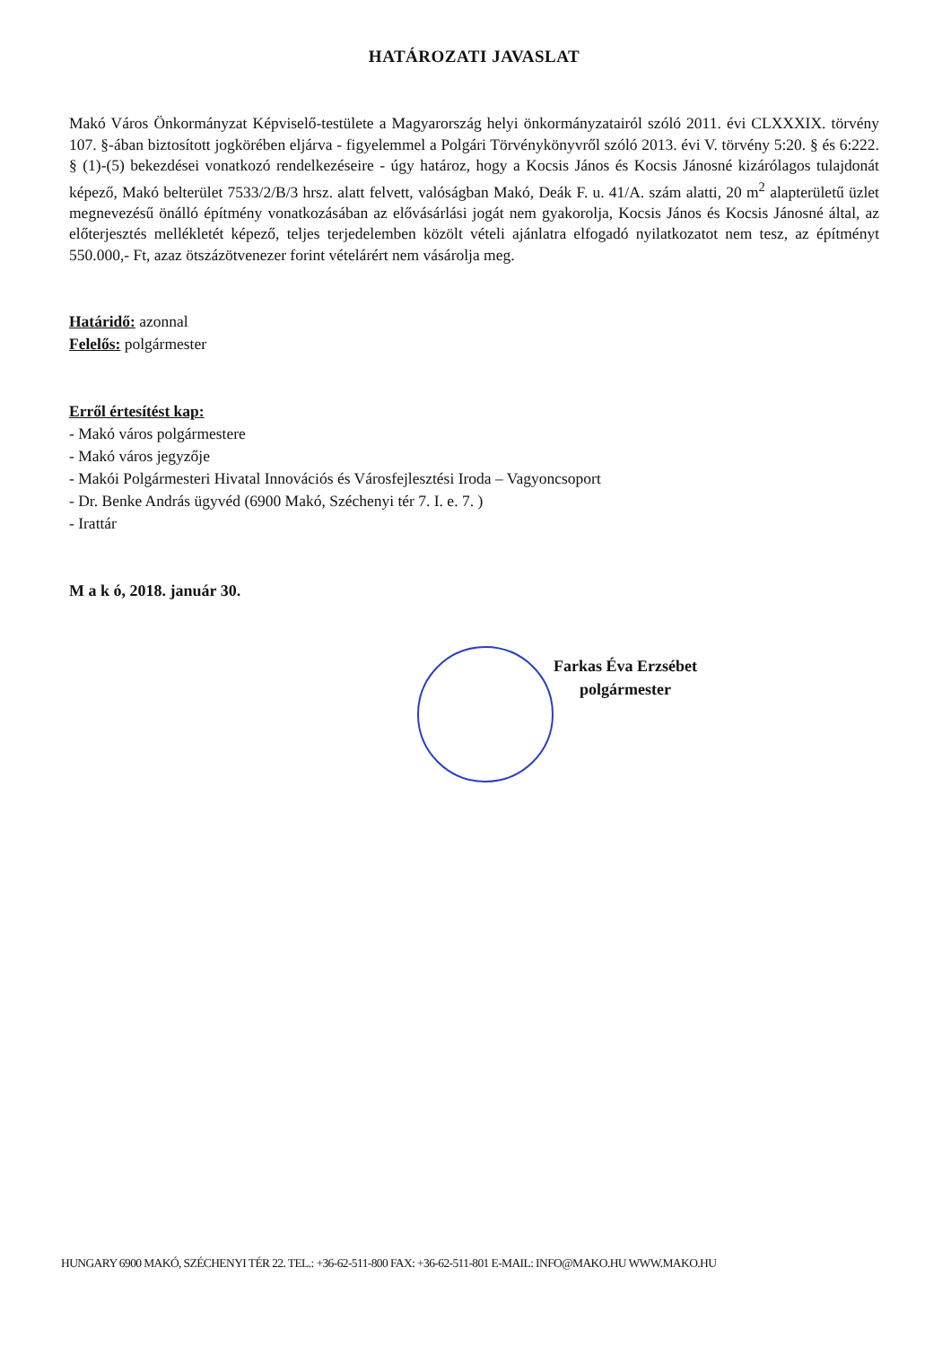HATÁROZATI JAVASLAT
Makó Város Önkormányzat Képviselő-testülete a Magyarország helyi önkormányzatairól szóló 2011. évi CLXXXIX. törvény 107. §-ában biztosított jogkörében eljárva - figyelemmel a Polgári Törvénykönyvről szóló 2013. évi V. törvény 5:20. § és 6:222. § (1)-(5) bekezdései vonatkozó rendelkezéseire - úgy határoz, hogy a Kocsis János és Kocsis Jánosné kizárólagos tulajdonát képező, Makó belterület 7533/2/B/3 hrsz. alatt felvett, valóságban Makó, Deák F. u. 41/A. szám alatti, 20 m<sup>2</sup> alapterületű üzlet megnevezésű önálló építmény vonatkozásában az elővásárlási jogát nem gyakorolja, Kocsis János és Kocsis Jánosné által, az előterjesztés mellékletét képező, teljes terjedelemben közölt vételi ajánlatra elfogadó nyilatkozatot nem tesz, az építményt 550.000,- Ft, azaz ötszázötvenezer forint vételárért nem vásárolja meg.
Határidő: azonnal
Felelős: polgármester
Erről értesítést kap:
- Makó város polgármestere
- Makó város jegyzője
- Makói Polgármesteri Hivatal Innovációs és Városfejlesztési Iroda – Vagyoncsoport
- Dr. Benke András ügyvéd (6900 Makó, Széchenyi tér 7. I. e. 7. )
- Irattár
M a k ó, 2018. január 30.
Farkas Éva Erzsébet
polgármester
HUNGARY 6900 MAKÓ, SZÉCHENYI TÉR 22. TEL.: +36-62-511-800 FAX: +36-62-511-801 E-MAIL: INFO@MAKO.HU WWW.MAKO.HU